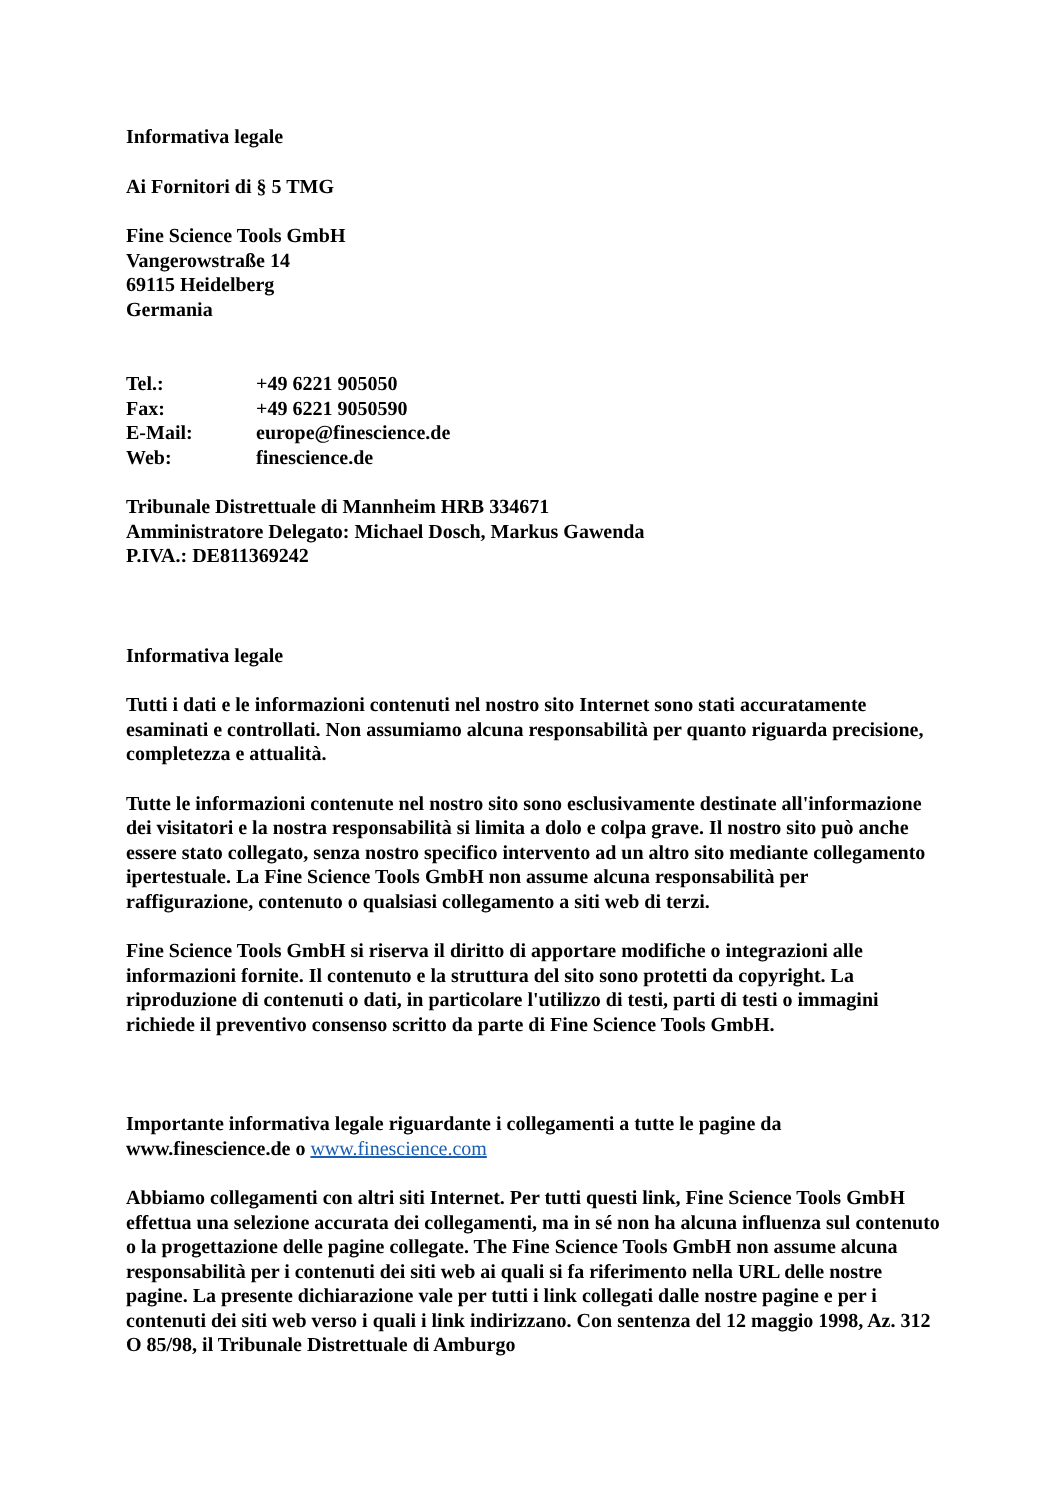Informativa legale
Ai Fornitori di § 5 TMG
Fine Science Tools GmbH
Vangerowstraße 14
69115 Heidelberg
Germania
| Tel.: | +49 6221 905050 |
| Fax: | +49 6221 9050590 |
| E-Mail: | europe@finescience.de |
| Web: | finescience.de |
Tribunale Distrettuale di Mannheim HRB 334671
Amministratore Delegato: Michael Dosch, Markus Gawenda
P.IVA.: DE811369242
Informativa legale
Tutti i dati e le informazioni contenuti nel nostro sito Internet sono stati accuratamente esaminati e controllati. Non assumiamo alcuna responsabilità per quanto riguarda precisione, completezza e attualità.
Tutte le informazioni contenute nel nostro sito sono esclusivamente destinate all'informazione dei visitatori e la nostra responsabilità si limita a dolo e colpa grave. Il nostro sito può anche essere stato collegato, senza nostro specifico intervento ad un altro sito mediante collegamento ipertestuale. La Fine Science Tools GmbH non assume alcuna responsabilità per raffigurazione, contenuto o qualsiasi collegamento a siti web di terzi.
Fine Science Tools GmbH si riserva il diritto di apportare modifiche o integrazioni alle informazioni fornite. Il contenuto e la struttura del sito sono protetti da copyright. La riproduzione di contenuti o dati, in particolare l'utilizzo di testi, parti di testi o immagini richiede il preventivo consenso scritto da parte di Fine Science Tools GmbH.
Importante informativa legale riguardante i collegamenti a tutte le pagine da www.finescience.de o www.finescience.com
Abbiamo collegamenti con altri siti Internet. Per tutti questi link, Fine Science Tools GmbH effettua una selezione accurata dei collegamenti, ma in sé non ha alcuna influenza sul contenuto o la progettazione delle pagine collegate. The Fine Science Tools GmbH non assume alcuna responsabilità per i contenuti dei siti web ai quali si fa riferimento nella URL delle nostre pagine. La presente dichiarazione vale per tutti i link collegati dalle nostre pagine e per i contenuti dei siti web verso i quali i link indirizzano. Con sentenza del 12 maggio 1998, Az. 312 O 85/98, il Tribunale Distrettuale di Amburgo